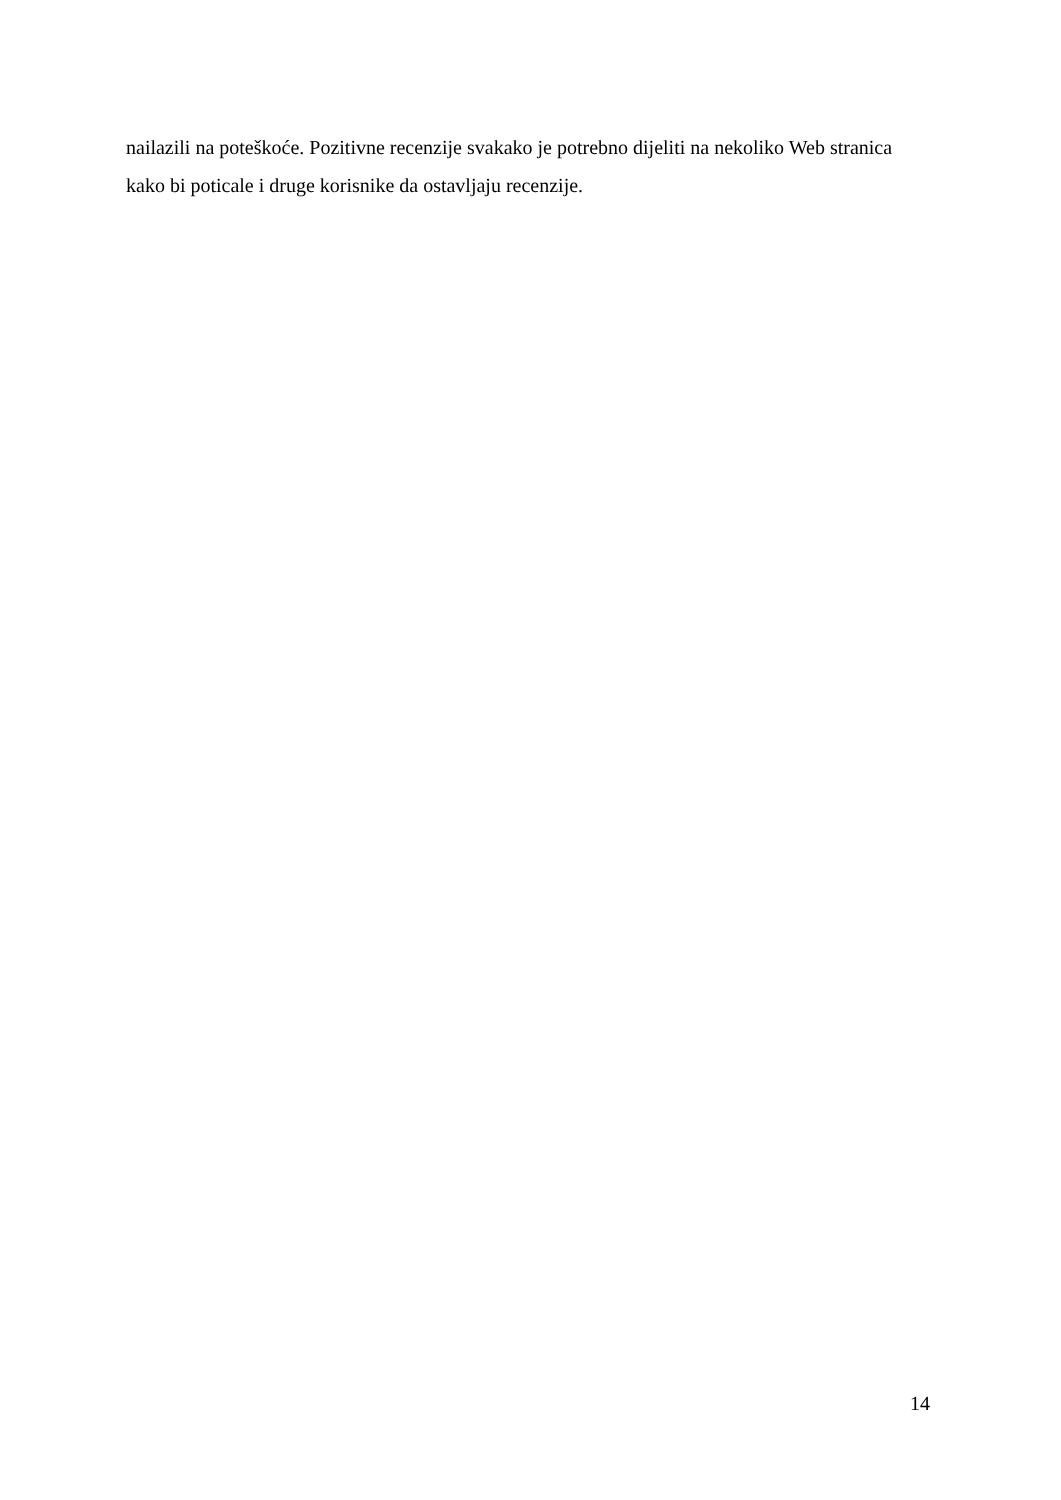nailazili na poteškoće. Pozitivne recenzije svakako je potrebno dijeliti na nekoliko Web stranica
kako bi poticale i druge korisnike da ostavljaju recenzije.
14